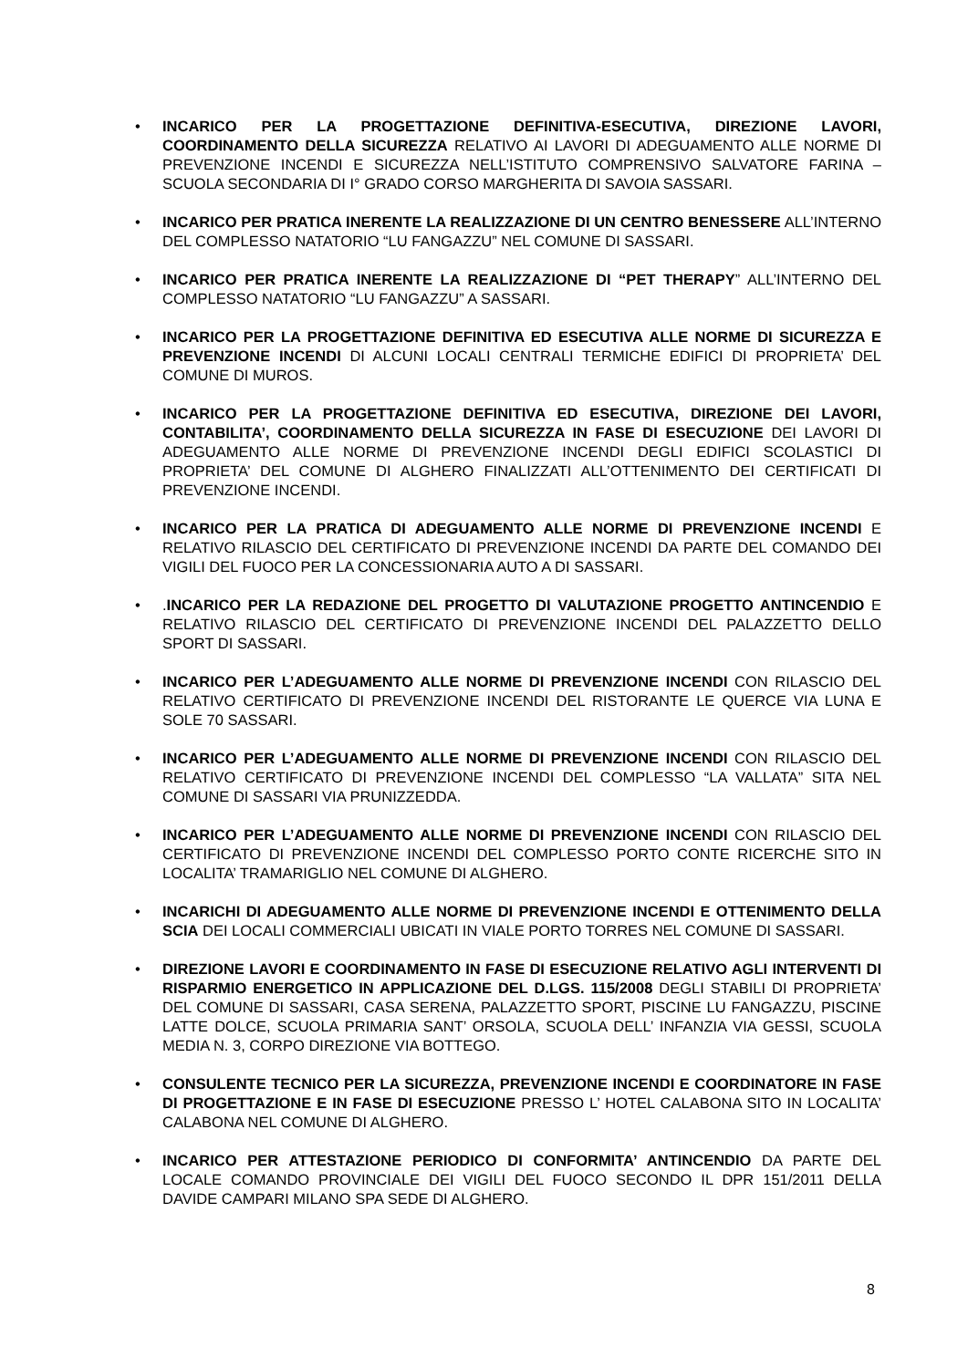• INCARICO PER LA PROGETTAZIONE DEFINITIVA-ESECUTIVA, DIREZIONE LAVORI, COORDINAMENTO DELLA SICUREZZA RELATIVO AI LAVORI DI ADEGUAMENTO ALLE NORME DI PREVENZIONE INCENDI E SICUREZZA NELL’ISTITUTO COMPRENSIVO SALVATORE FARINA – SCUOLA SECONDARIA DI I° GRADO CORSO MARGHERITA DI SAVOIA SASSARI.
• INCARICO PER PRATICA INERENTE LA REALIZZAZIONE DI UN CENTRO BENESSERE ALL’INTERNO DEL COMPLESSO NATATORIO “LU FANGAZZU” NEL COMUNE DI SASSARI.
• INCARICO PER PRATICA INERENTE LA REALIZZAZIONE DI “PET THERAPY” ALL’INTERNO DEL COMPLESSO NATATORIO “LU FANGAZZU” A SASSARI.
• INCARICO PER LA PROGETTAZIONE DEFINITIVA ED ESECUTIVA ALLE NORME DI SICUREZZA E PREVENZIONE INCENDI DI ALCUNI LOCALI CENTRALI TERMICHE EDIFICI DI PROPRIETA’ DEL COMUNE DI MUROS.
• INCARICO PER LA PROGETTAZIONE DEFINITIVA ED ESECUTIVA, DIREZIONE DEI LAVORI, CONTABILITA’, COORDINAMENTO DELLA SICUREZZA IN FASE DI ESECUZIONE DEI LAVORI DI ADEGUAMENTO ALLE NORME DI PREVENZIONE INCENDI DEGLI EDIFICI SCOLASTICI DI PROPRIETA’ DEL COMUNE DI ALGHERO FINALIZZATI ALL’OTTENIMENTO DEI CERTIFICATI DI PREVENZIONE INCENDI.
• INCARICO PER LA PRATICA DI ADEGUAMENTO ALLE NORME DI PREVENZIONE INCENDI E RELATIVO RILASCIO DEL CERTIFICATO DI PREVENZIONE INCENDI DA PARTE DEL COMANDO DEI VIGILI DEL FUOCO PER LA CONCESSIONARIA AUTO A DI SASSARI.
•.INCARICO PER LA REDAZIONE DEL PROGETTO DI VALUTAZIONE PROGETTO ANTINCENDIO E RELATIVO RILASCIO DEL CERTIFICATO DI PREVENZIONE INCENDI DEL PALAZZETTO DELLO SPORT DI SASSARI.
• INCARICO PER L’ADEGUAMENTO ALLE NORME DI PREVENZIONE INCENDI CON RILASCIO DEL RELATIVO CERTIFICATO DI PREVENZIONE INCENDI DEL RISTORANTE LE QUERCE VIA LUNA E SOLE 70 SASSARI.
• INCARICO PER L’ADEGUAMENTO ALLE NORME DI PREVENZIONE INCENDI CON RILASCIO DEL RELATIVO CERTIFICATO DI PREVENZIONE INCENDI DEL COMPLESSO “LA VALLATA” SITA NEL COMUNE DI SASSARI VIA PRUNIZZEDDA.
• INCARICO PER L’ADEGUAMENTO ALLE NORME DI PREVENZIONE INCENDI CON RILASCIO DEL CERTIFICATO DI PREVENZIONE INCENDI DEL COMPLESSO PORTO CONTE RICERCHE SITO IN LOCALITA’ TRAMARIGLIO NEL COMUNE DI ALGHERO.
• INCARICHI DI ADEGUAMENTO ALLE NORME DI PREVENZIONE INCENDI E OTTENIMENTO DELLA SCIA DEI LOCALI COMMERCIALI UBICATI IN VIALE PORTO TORRES NEL COMUNE DI SASSARI.
• DIREZIONE LAVORI E COORDINAMENTO IN FASE DI ESECUZIONE RELATIVO AGLI INTERVENTI DI RISPARMIO ENERGETICO IN APPLICAZIONE DEL D.LGS. 115/2008 DEGLI STABILI DI PROPRIETA’ DEL COMUNE DI SASSARI, CASA SERENA, PALAZZETTO SPORT, PISCINE LU FANGAZZU, PISCINE LATTE DOLCE, SCUOLA PRIMARIA SANT’ ORSOLA, SCUOLA DELL’ INFANZIA VIA GESSI, SCUOLA MEDIA N. 3, CORPO DIREZIONE VIA BOTTEGO.
• CONSULENTE TECNICO PER LA SICUREZZA, PREVENZIONE INCENDI E COORDINATORE IN FASE DI PROGETTAZIONE E IN FASE DI ESECUZIONE PRESSO L’ HOTEL CALABONA SITO IN LOCALITA’ CALABONA NEL COMUNE DI ALGHERO.
• INCARICO PER ATTESTAZIONE PERIODICO DI CONFORMITA’ ANTINCENDIO DA PARTE DEL LOCALE COMANDO PROVINCIALE DEI VIGILI DEL FUOCO SECONDO IL DPR 151/2011 DELLA DAVIDE CAMPARI MILANO SPA SEDE DI ALGHERO.
8